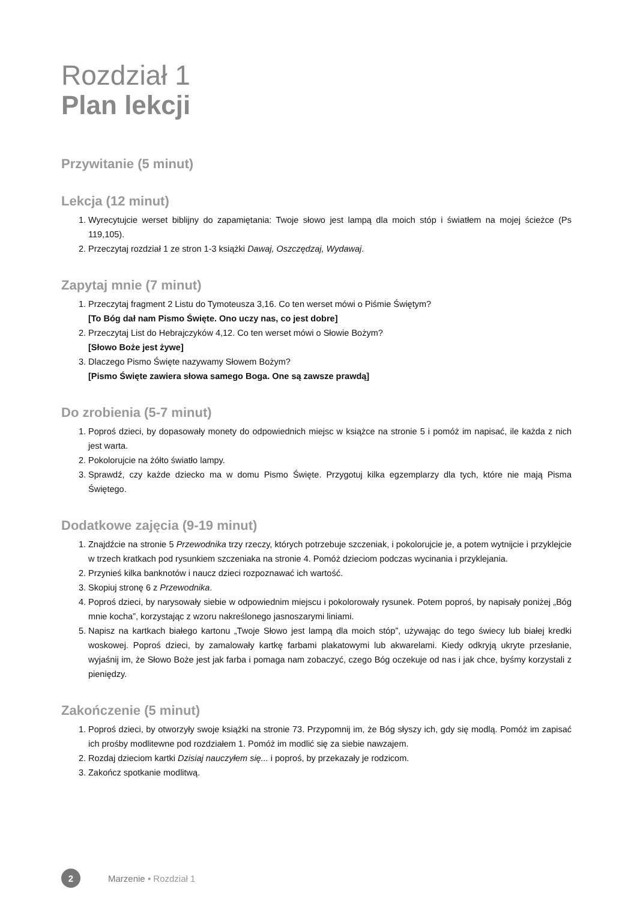Rozdział 1
Plan lekcji
Przywitanie (5 minut)
Lekcja (12 minut)
1. Wyrecytujcie werset biblijny do zapamiętania: Twoje słowo jest lampą dla moich stóp i światłem na mojej ścieżce (Ps 119,105).
2. Przeczytaj rozdział 1 ze stron 1-3 książki Dawaj, Oszczędzaj, Wydawaj.
Zapytaj mnie (7 minut)
1. Przeczytaj fragment 2 Listu do Tymoteusza 3,16. Co ten werset mówi o Piśmie Świętym?
[To Bóg dał nam Pismo Święte. Ono uczy nas, co jest dobre]
2. Przeczytaj List do Hebrajczyków 4,12. Co ten werset mówi o Słowie Bożym?
[Słowo Boże jest żywe]
3. Dlaczego Pismo Święte nazywamy Słowem Bożym?
[Pismo Święte zawiera słowa samego Boga. One są zawsze prawdą]
Do zrobienia (5-7 minut)
1. Poproś dzieci, by dopasowały monety do odpowiednich miejsc w książce na stronie 5 i pomóż im napisać, ile każda z nich jest warta.
2. Pokolorujcie na żółto światło lampy.
3. Sprawdź, czy każde dziecko ma w domu Pismo Święte. Przygotuj kilka egzemplarzy dla tych, które nie mają Pisma Świętego.
Dodatkowe zajęcia (9-19 minut)
1. Znajdźcie na stronie 5 Przewodnika trzy rzeczy, których potrzebuje szczeniak, i pokolorujcie je, a potem wytnijcie i przyklejcie w trzech kratkach pod rysunkiem szczeniaka na stronie 4. Pomóż dzieciom podczas wycinania i przyklejania.
2. Przynieś kilka banknotów i naucz dzieci rozpoznawać ich wartość.
3. Skopiuj stronę 6 z Przewodnika.
4. Poproś dzieci, by narysowały siebie w odpowiednim miejscu i pokolorowały rysunek. Potem poproś, by napisały poniżej „Bóg mnie kocha”, korzystając z wzoru nakreślonego jasnoszarymi liniami.
5. Napisz na kartkach białego kartonu „Twoje Słowo jest lampą dla moich stóp”, używając do tego świecy lub białej kredki woskowej. Poproś dzieci, by zamalowały kartkę farbami plakatowymi lub akwarelami. Kiedy odkryją ukryte przesłanie, wyjaśnij im, że Słowo Boże jest jak farba i pomaga nam zobaczyć, czego Bóg oczekuje od nas i jak chce, byśmy korzystali z pieniędzy.
Zakończenie (5 minut)
1. Poproś dzieci, by otworzyły swoje książki na stronie 73. Przypomnij im, że Bóg słyszy ich, gdy się modlą. Pomóż im zapisać ich prośby modlitewne pod rozdziałem 1. Pomóż im modlić się za siebie nawzajem.
2. Rozdaj dzieciom kartki Dzisiaj nauczyłem się... i poproś, by przekazały je rodzicom.
3. Zakończ spotkanie modlitwą.
2 Marzenie • Rozdział 1